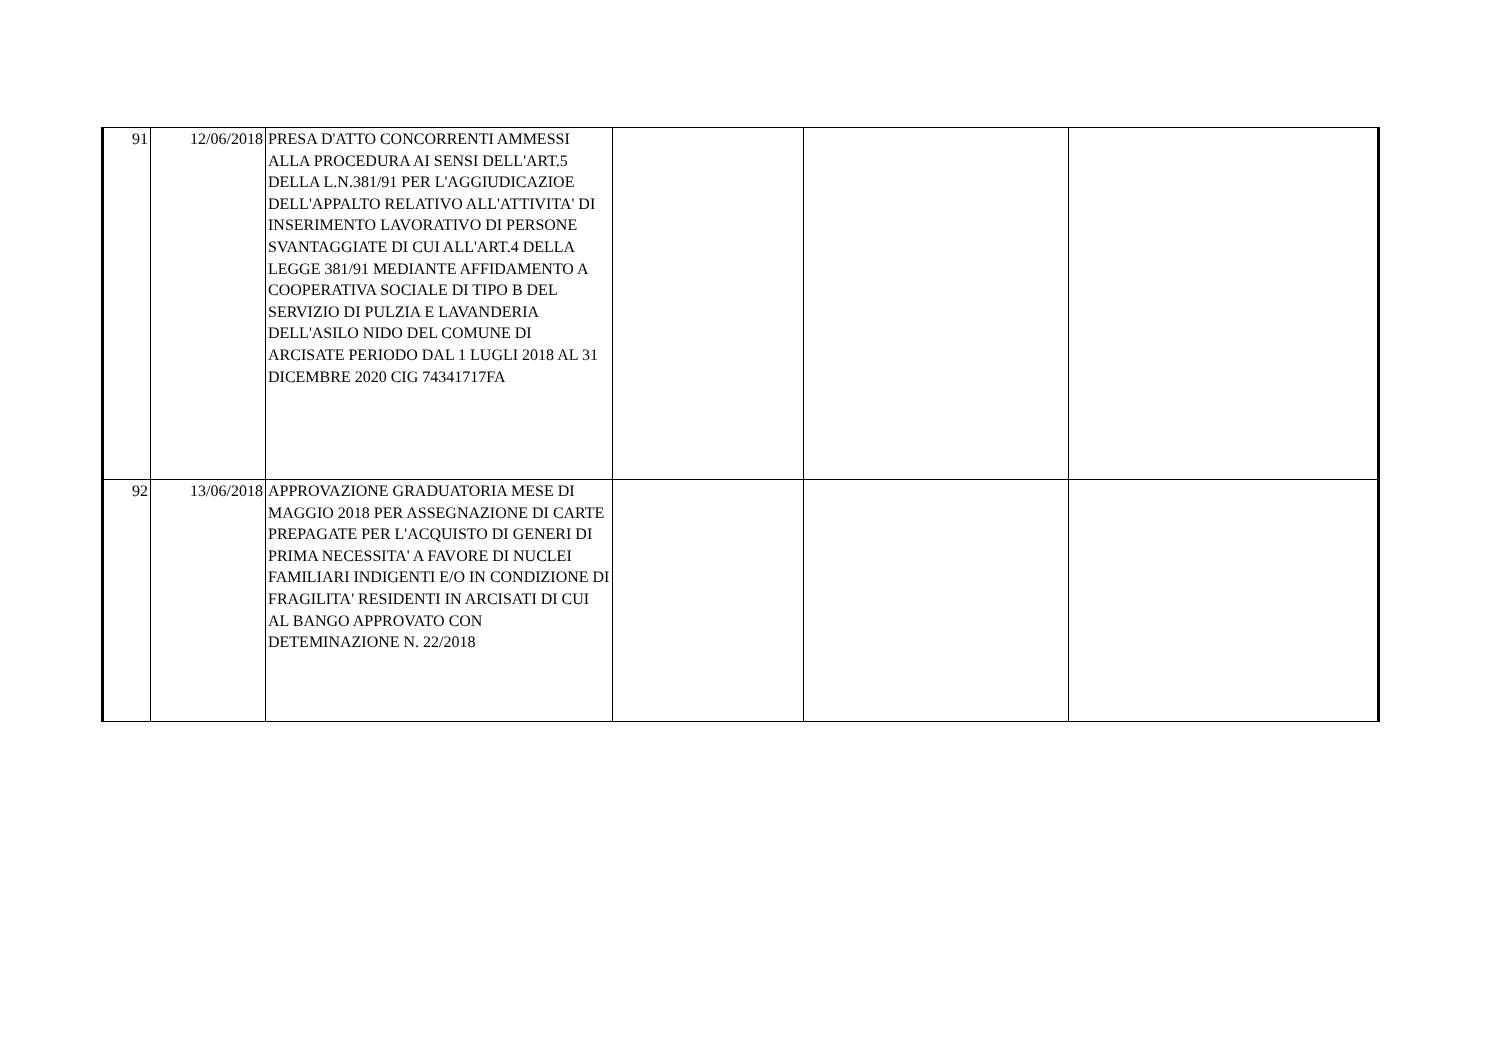| 91 | 12/06/2018 | PRESA D'ATTO CONCORRENTI AMMESSI ALLA PROCEDURA AI SENSI DELL'ART.5 DELLA L.N.381/91 PER L'AGGIUDICAZIOE DELL'APPALTO RELATIVO ALL'ATTIVITA' DI INSERIMENTO LAVORATIVO DI PERSONE SVANTAGGIATE DI CUI ALL'ART.4 DELLA LEGGE 381/91 MEDIANTE AFFIDAMENTO A COOPERATIVA SOCIALE DI TIPO B DEL SERVIZIO DI PULZIA E LAVANDERIA DELL'ASILO NIDO DEL COMUNE DI ARCISATE PERIODO DAL 1 LUGLI 2018 AL 31 DICEMBRE 2020 CIG 74341717FA | | | |
| 92 | 13/06/2018 | APPROVAZIONE GRADUATORIA MESE DI MAGGIO 2018 PER ASSEGNAZIONE DI CARTE PREPAGATE PER L'ACQUISTO DI GENERI DI PRIMA NECESSITA' A FAVORE DI NUCLEI FAMILIARI INDIGENTI E/O IN CONDIZIONE DI FRAGILITA' RESIDENTI IN ARCISATI DI CUI AL BANGO APPROVATO CON DETEMINAZIONE N. 22/2018 | | | |